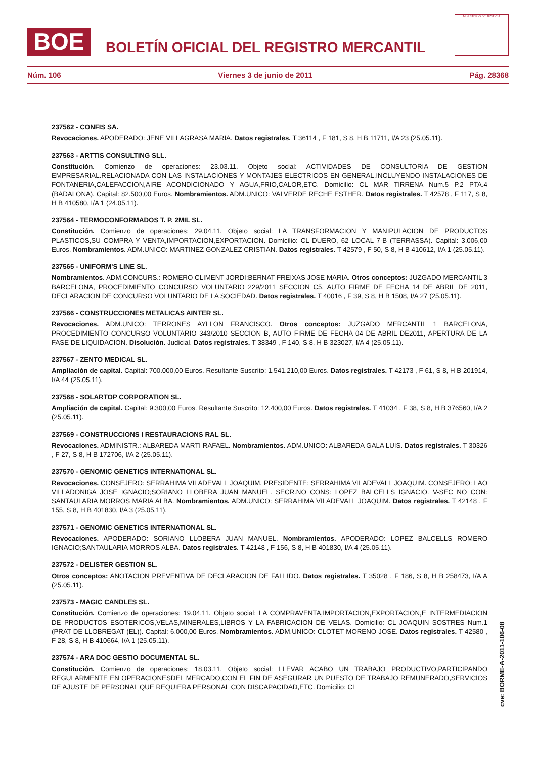BOE
BOLETÍN OFICIAL DEL REGISTRO MERCANTIL
MINISTERIO DE JUSTICIA
Núm. 106 Viernes 3 de junio de 2011 Pág. 28368
237562 - CONFIS SA.
Revocaciones. APODERADO: JENE VILLAGRASA MARIA. Datos registrales. T 36114 , F 181, S 8, H B 11711, I/A 23 (25.05.11).
237563 - ARTTIS CONSULTING SLL.
Constitución. Comienzo de operaciones: 23.03.11. Objeto social: ACTIVIDADES DE CONSULTORIA DE GESTION EMPRESARIAL.RELACIONADA CON LAS INSTALACIONES Y MONTAJES ELECTRICOS EN GENERAL,INCLUYENDO INSTALACIONES DE FONTANERIA,CALEFACCION,AIRE ACONDICIONADO Y AGUA,FRIO,CALOR,ETC. Domicilio: CL MAR TIRRENA Num.5 P.2 PTA.4 (BADALONA). Capital: 82.500,00 Euros. Nombramientos. ADM.UNICO: VALVERDE RECHE ESTHER. Datos registrales. T 42578 , F 117, S 8, H B 410580, I/A 1 (24.05.11).
237564 - TERMOCONFORMADOS T. P. 2MIL SL.
Constitución. Comienzo de operaciones: 29.04.11. Objeto social: LA TRANSFORMACION Y MANIPULACION DE PRODUCTOS PLASTICOS,SU COMPRA Y VENTA,IMPORTACION,EXPORTACION. Domicilio: CL DUERO, 62 LOCAL 7-B (TERRASSA). Capital: 3.006,00 Euros. Nombramientos. ADM.UNICO: MARTINEZ GONZALEZ CRISTIAN. Datos registrales. T 42579 , F 50, S 8, H B 410612, I/A 1 (25.05.11).
237565 - UNIFORM'S LINE SL.
Nombramientos. ADM.CONCURS.: ROMERO CLIMENT JORDI;BERNAT FREIXAS JOSE MARIA. Otros conceptos: JUZGADO MERCANTIL 3 BARCELONA, PROCEDIMIENTO CONCURSO VOLUNTARIO 229/2011 SECCION C5, AUTO FIRME DE FECHA 14 DE ABRIL DE 2011, DECLARACION DE CONCURSO VOLUNTARIO DE LA SOCIEDAD. Datos registrales. T 40016 , F 39, S 8, H B 1508, I/A 27 (25.05.11).
237566 - CONSTRUCCIONES METALICAS AINTER SL.
Revocaciones. ADM.UNICO: TERRONES AYLLON FRANCISCO. Otros conceptos: JUZGADO MERCANTIL 1 BARCELONA, PROCEDIMIENTO CONCURSO VOLUNTARIO 343/2010 SECCION B, AUTO FIRME DE FECHA 04 DE ABRIL DE2011, APERTURA DE LA FASE DE LIQUIDACION. Disolución. Judicial. Datos registrales. T 38349 , F 140, S 8, H B 323027, I/A 4 (25.05.11).
237567 - ZENTO MEDICAL SL.
Ampliación de capital. Capital: 700.000,00 Euros. Resultante Suscrito: 1.541.210,00 Euros. Datos registrales. T 42173 , F 61, S 8, H B 201914, I/A 44 (25.05.11).
237568 - SOLARTOP CORPORATION SL.
Ampliación de capital. Capital: 9.300,00 Euros. Resultante Suscrito: 12.400,00 Euros. Datos registrales. T 41034 , F 38, S 8, H B 376560, I/A 2 (25.05.11).
237569 - CONSTRUCCIONS I RESTAURACIONS RAL SL.
Revocaciones. ADMINISTR.: ALBAREDA MARTI RAFAEL. Nombramientos. ADM.UNICO: ALBAREDA GALA LUIS. Datos registrales. T 30326 , F 27, S 8, H B 172706, I/A 2 (25.05.11).
237570 - GENOMIC GENETICS INTERNATIONAL SL.
Revocaciones. CONSEJERO: SERRAHIMA VILADEVALL JOAQUIM. PRESIDENTE: SERRAHIMA VILADEVALL JOAQUIM. CONSEJERO: LAO VILLADONIGA JOSE IGNACIO;SORIANO LLOBERA JUAN MANUEL. SECR.NO CONS: LOPEZ BALCELLS IGNACIO. V-SEC NO CON: SANTAULARIA MORROS MARIA ALBA. Nombramientos. ADM.UNICO: SERRAHIMA VILADEVALL JOAQUIM. Datos registrales. T 42148 , F 155, S 8, H B 401830, I/A 3 (25.05.11).
237571 - GENOMIC GENETICS INTERNATIONAL SL.
Revocaciones. APODERADO: SORIANO LLOBERA JUAN MANUEL. Nombramientos. APODERADO: LOPEZ BALCELLS ROMERO IGNACIO;SANTAULARIA MORROS ALBA. Datos registrales. T 42148 , F 156, S 8, H B 401830, I/A 4 (25.05.11).
237572 - DELISTER GESTION SL.
Otros conceptos: ANOTACION PREVENTIVA DE DECLARACION DE FALLIDO. Datos registrales. T 35028 , F 186, S 8, H B 258473, I/A A (25.05.11).
237573 - MAGIC CANDLES SL.
Constitución. Comienzo de operaciones: 19.04.11. Objeto social: LA COMPRAVENTA,IMPORTACION,EXPORTACION,E INTERMEDIACION DE PRODUCTOS ESOTERICOS,VELAS,MINERALES,LIBROS Y LA FABRICACION DE VELAS. Domicilio: CL JOAQUIN SOSTRES Num.1 (PRAT DE LLOBREGAT (EL)). Capital: 6.000,00 Euros. Nombramientos. ADM.UNICO: CLOTET MORENO JOSE. Datos registrales. T 42580 , F 28, S 8, H B 410664, I/A 1 (25.05.11).
237574 - ARA DOC GESTIO DOCUMENTAL SL.
Constitución. Comienzo de operaciones: 18.03.11. Objeto social: LLEVAR ACABO UN TRABAJO PRODUCTIVO,PARTICIPANDO REGULARMENTE EN OPERACIONESDEL MERCADO,CON EL FIN DE ASEGURAR UN PUESTO DE TRABAJO REMUNERADO,SERVICIOS DE AJUSTE DE PERSONAL QUE REQUIERA PERSONAL CON DISCAPACIDAD,ETC. Domicilio: CL
cve: BORME-A-2011-106-08